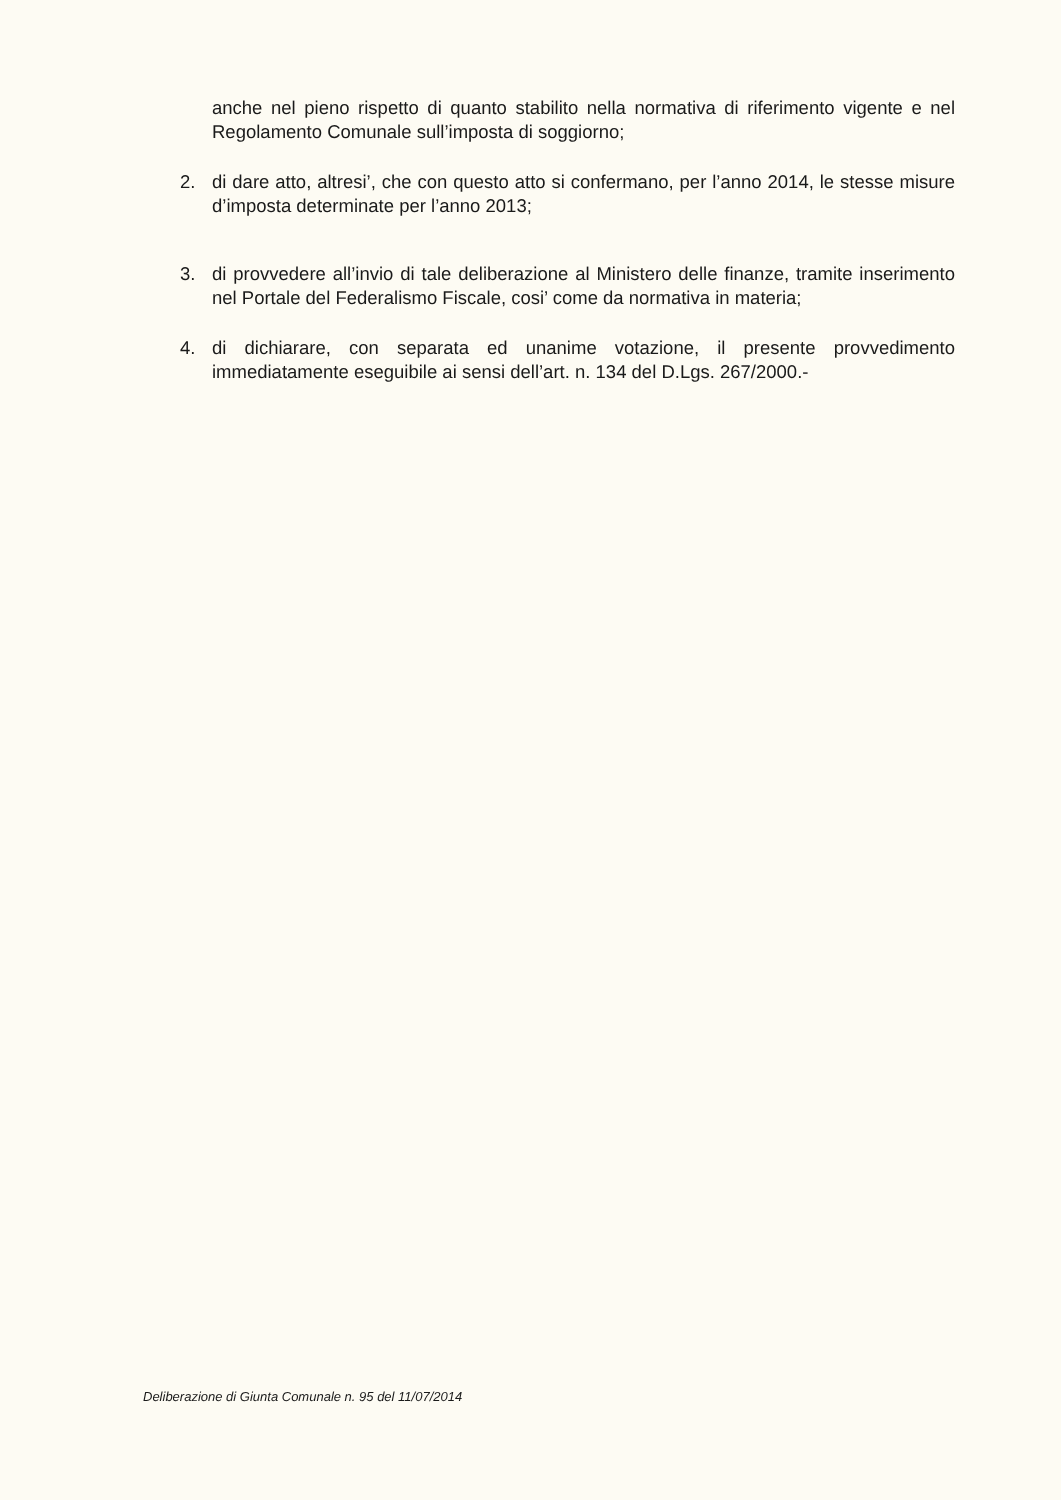anche nel pieno rispetto di quanto stabilito nella normativa di riferimento vigente e nel Regolamento Comunale sull’imposta di soggiorno;
2. di dare atto, altresi’, che con questo atto si confermano, per l’anno 2014, le stesse misure d’imposta determinate per l’anno 2013;
3. di provvedere all’invio di tale deliberazione al Ministero delle finanze, tramite inserimento nel Portale del Federalismo Fiscale, cosi’ come da normativa in materia;
4. di dichiarare, con separata ed unanime votazione, il presente provvedimento immediatamente eseguibile ai sensi dell’art. n. 134 del D.Lgs. 267/2000.-
Deliberazione di Giunta Comunale n. 95 del 11/07/2014